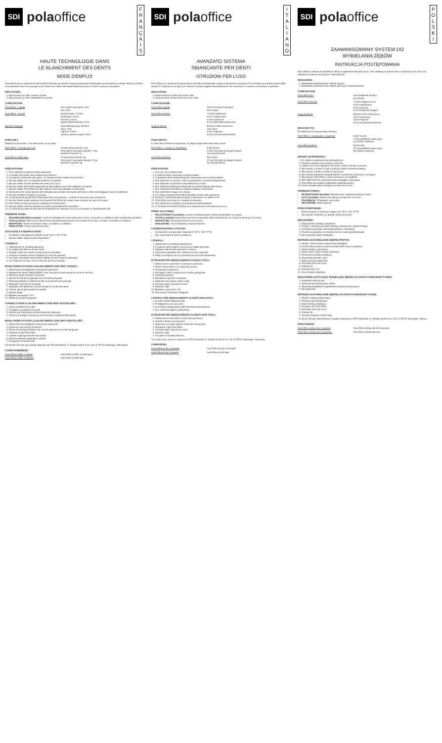SDI
polaoffice
F
R
A
N
Ç
A
I
S
HAUTE TECHNOLOGIE DANS
LE BLANCHIMENT DES DENTS
MODE D'EMPLOI
Pola Office est un système de blanchiment dentaire au cabinet à base de peroxyde d'hydrogène qui nécessite un temps réduit au fauteuil. Il se présente sous forme de gel au pH neutre et contient des désensibilisants pour le confort maximum du patient.
INDICATIONS :
1. Blanchiment sur dent vivante colorée.
2. Blanchiment sur dent dévitalisée et colorée.
COMPOSITION:
| Pola Office - Liquide | Peroxyde d'Hydrogène: 35% Eau: 65% |
| Pola Office - Poudre | Epaississants: 73.26% Catalyseur: 26.2% Colorant: 0.04% Agents désensibilisant: 0.5% |
| Barrière Gingivale | Ester Méthacrylique: 83.95% Silice: 16% Pigment: 0.04% Hydroxy toluène butylé: 0.01% |
POIDS NET:
Dépend du kit acheté - Voir description sur la boîte
| Pola Office: 1 seringue et 1 pot | Poudre éclaircissante: 0.3g Peroxyde d'Hydrogène liquide: 2.25g Barrière Gingivale 1g |
| Pola Office Coffret Bulk: | Poudre éclaircissante: 3g Peroxyde d'Hydrogène liquide: 22.5g Barrière Gingivale: 3g |
PRÉCAUTIONS:
1. Pour utilisation professionnelle seulement.
2. Le patient doit porter des lunettes de protection.
3. Le praticien doit porter des gants, un masque et des lunettes de protection.
4. Ne pas utiliser sur une patiente enceinte ou allaitant.
5. Ne pas utiliser sur des enfants de moins de 14 ans.
6. Ne pas utiliser de barrière gingivale sur des patients ayant des allergies à la résine.
7. Ne pas utiliser Pola Office sur des patients ayant des allergies au peroxyde.
8. Toute personne ayant déjà fait des allergies aux produits chimiques doit faire un test anti-allergique avant le traitement.
9. Ne pas réutiliser le tappo con siringa.
10. La seringue de liquide Pola Office peut être sous pression – enlever le bouchon avec précaution.
11. Ne pas mettre le gel mélangé ou le liquide Pola Office en contact avec la peau, les yeux et la peau.
12. Pola Office ne blanchit pas les matériaux de restauration.
13. Ne pas utiliser chez les patients aux dents particulièrement sensibles.
14. La fiche de données de sécurité est disponible sur www.sdi.com.au ou contacter un représentant SDI.
PREMIERS SOINS :
PEAU/MUQUEUSES (contact) : Laver immédiatement et abondamment à l'eau. Consulter un médecin si les symptômes persistent.
YEUX (contact) : Bien ouvrir l'oeil et laver abondamment pendant 15 minutes sous l'eau courante. Consulter un médecin.
INGESTION : Rincer la bouche à l'eau. Consulter un médecin.
INHALATION : Aucun symptôme prévu.
STOCKAGE ET MANIPULATION :
Conserver à température régulée de (2°-25°C / 35°-77°F).
Ne pas utiliser après la date d'expiration.
CONSEILS :
1. Sélectionner le candidat approprié.
2. Le patient doit être en bonne santé.
3. Soigner toutes les caries et restaurations exposées.
4. Informer le patient que les résultats ne sont pas garantis.
5. Les dents sensibles peuvent être traitées au fluor avant le traitement.
6. Un traitement de deux à trois séances est recommandé.
MODE D'EMPLOI POUR LE BLANCHIMENT SUR DENT VIVANTE :
1. Déterminer et enregistrer la teinte pré-opératoire.
2. Nettoyer les dents UNIQUEMENT avec une pâte à base de pierre ponce et de l'eau.
3. Mettre en place l'écarteur de lèvres.
4. Sécher les dents et appliquer de la barrière gingivale.
5. Photopolymériser en effectuant des mouvements de balayage.
6. Mélanger la poudre et le liquide.
7. Appliquer une épaisseur couche de gel sur toutes les dents.
8. Laisser agir le gel pendant 8 minutes.
9. Aspirer le gel.
10. Répéter les étapes 7 à 9.
11. Retirer la barrière gingivale.
CONSEILS POUR LE BLANCHIMENT SUR DENT DÉVITALISÉE :
1. Isoler parfaitement la dent.
2. Protéger la muqueuse buccale.
3. Vérifier que l'obturation endodontique est adéquate.
4. Eviter le montage à l'acide qui pourrait irriter le ligament péridontal.
MODE D'EMPLOI POUR LE BLANCHIMENT SUR DENT DÉVITALISÉE :
1. Déterminer et enregistrer la teinte pré-opératoire.
2. Isoler la ou les dent(s) à blanchir.
3. Placer et photopolymériser une couche épaisse de barrière gingivale.
4. Préparer le gel Pola Office.
5. Laisser le gel agir pendant 8 minutes.
6. Après le dernière application, aspirer.
7. Enregistrer la teinte finale.
*Le teintier Vita est une marque déposée de VITA Zahnfabrik, H. Rauter GmbH & Co. KG, D-79713 Säckingen, Allemagne
CONDITIONNEMENT :
| Pola Office Coffret 1 Patient | Pola Office Coffret 10 Seringues |
| Pola Office Coffret 3 Patients | Pola Office Coffret Bulk |
SDI
polaoffice
I
T
A
L
I
A
N
O
AVANZATO SISTEMA
SBIANCANTE PER DENTI
ISTRUZIONI PER L'USO
Pola Office è un sistema di sbiancamento dentale ambulatoriale a base di perossido di idrogeno che richiede una durata minima della seduta. È costituito da un gel a pH neutro e contiene agenti desensibilizzanti che assicurano il massimo comfort per il paziente.
INDICAZIONI:
1. Sbiancamento di denti discromici vitali.
2. Sbiancamento di denti discromici non vitali.
COMPOSIZIONE:
| Pola Office Liquido | 35% Perossido di idrogeno 65% Acqua |
| Pola Office Polvere | 73.26% Addensanti 26.2% Catalizzatori 0.04% Colorante 0.5% Agenti desensibilizzanti |
| Gingival Barrier | 83.95% Estere metacrilico 16% Silice 0.04% Pigmenti 0.01% Idrossitoluene butilato |
PESO NETTO:
In base alla confezione acquistata. Si prega di fare riferimento alla scatola.
| Pola Office: 1 siringa e 1 barattolino | 0.3g Polvere 2.25g Perossido di idrogeno liquido 1g Gingival Barrier |
| Pola Office Bulk Kit: | 3g Polvere 22.5g Perossido di idrogeno liquido 3g Gingival Barrier |
PRECAUZIONI:
1. Solo per uso professionale.
2. Il paziente deve indossare occhiali protettivi.
3. L'operatore deve indossare guanti, mascherina ed occhiali protettivi.
4. Non utilizzare su donne in stato di gravidanza o durante l'allattamento.
5. Non utilizzare su bambini di età inferiore ai 14 anni.
6. Non utilizzare la Barriera Gengivale su pazienti allergici alle resine.
7. Non utilizzare Pola Office su pazienti allergici ai perossidi.
8. Non riutilizzare il tappo con siringa.
9. La siringa di liquido Pola Office potrebbe essere sotto pressione.
10. Evitare il contatto del gel miscelato o del liquido con pelle, occhi.
11. Pola Office non sbianca i materiali da restauro.
12. Non utilizzare su pazienti con elevata sensibilità dentale.
13. Le Schede di Sicurezza (SDS) sono disponibili sul sito www.sdi.com.au.
PRIMO SOCCORSO:
PELLE/TESSUTI (contatto): Lavare immediatamente e abbondantemente con acqua.
OCCHI (contatto): Aprire bene l'occhio e sciacquare abbondantemente con acqua corrente per 15 minuti.
INGESTIONE: Sciacquare la bocca con acqua.
INALAZIONE: non dovrebbero comparire sintomi.
CONSERVAZIONE E UTILIZZO:
Conservare a temperature regolate (2°-25°C / 35°-77°F).
Non usare oltre la data di scadenza.
CONSIGLI:
1. Selezionare il candidato appropriato.
2. Il paziente deve godere di una buona salute generale.
3. Sigillare tutte le carie esposte e i restauri.
4. Informare il paziente che i risultati non sono garantiti.
5. NON si consiglia l'uso di mordenzante prima del trattamento.
ISTRUZIONI PER SBIANCAMENTO DI DENTI VITALI:
1. Determinare e annotare il colore pre-operatorio.
2. Pulire i denti SOLO con pasta alla pomice.
3. Posizionare l'apribocca.
4. Asciugare i denti e applicare la barriera gengivale.
5. Fotopolimerizzare.
6. Miscelare la polvere e il liquido.
7. Applicare uno spesso strato di gel.
8. Lasciare agire il gel per 8 minuti.
9. Aspirare il gel.
10. Ripetere i punti da 9 a 11.
11. Rimuovere la Barriera Gengivale.
CONSIGLI PER SBIANCAMENTO DI DENTI NON VITALI:
1. Isolare il dente efficacemente.
2. Proteggere la mucosa orale.
3. Controllare l'adeguatezza dell'otturazione endodontica.
4. Non utilizzare agenti mordenzanti.
ISTRUZIONI PER SBIANCAMENTO DI DENTI NON VITALI:
1. Determinare e annotare il colore pre-operatorio.
2. Isolare il dente/i da sbiancare.
3. Applicare uno strato spesso di Barriera Gengivale.
4. Preparare il gel Pola Office.
5. Lasciare agire il gel per 8 minuti.
6. Aspirare il gel.
7. Annotare la tonalità ottenuta.
*La scala colori Vita è un marchio di VITA Zahnfabrik, H. Rauter GmbH & Co. KG, D-79713 Säckingen, Germania
CONFEZIONI:
| Pola Office Kit da 1 paziente | Pola Office Kit da 10 siringhe |
| Pola Office Kit da 3 pazienti | Pola Office Kit da Bulk |
SDI
polaoffice
P
O
L
S
K
I
ZAAWANSOWANY SYSTEM DO
WYBIELANIA ZĘBÓW
INSTRUKCJA POSTĘPOWANIA
Pola Office to zestaw do wybielania zębów w gabinecie dentystycznym. Jest dostępny w postaci żelu o neutralnym pH, który ma zawartość środków znoszących nadwrażliwość.
WSKAZANIA:
1. Wybielanie przebarwionych zębów żywych.
2. Wybielanie przebarwionych zębów leczonych endodontycznie.
COMPOSITION:
| Pola Office Płyn | 35% Nadtlenek Wodoru 65% Woda |
| Pola Office Proszek | 73.26% Zagęszczacze 26.2% Katalizatory 0.04% Barwnik 0.5% Środki odczulające |
| Gingival Barrier | 83.95% Ester metakrylowy 16% Krzemionka 0.04% Pigment 0.01% Butylohydroksytoluen |
WAGA NETTO:
W zależności od zakupionego zestawu.
| Pola Office: 1 strzykawka i 1 pojemnik | 0.3g Proszek 2.25g Nadtlenek wodoru płyn 1g Izolator dziąsłowy |
| Pola Office Bulk Kit: | 3g Proszek 22.5g Nadtlenek wodoru płyn 3g Izolator dziąsłowy |
ŚRODKI OSTROŻNOŚCI:
1. Do użytku w gabinecie stomatologicznym.
2. Pacjent powinien nosić okulary ochronne.
3. Lekarz musi nosić rękawice ochronne, maskę i okulary ochronne.
4. Nie używać u kobiet w ciąży i podczas okresu karmienia piersią.
5. Nie używać u dzieci poniżej 14 roku życia.
6. Nie używać preparatu Gingival Barrier u pacjentów uczulonych na żywice.
7. Nie używać Pola Office u osób uczulonych na nadtlenki.
8. NIE ZNIECZULAĆ pacjentów przed zabiegiem wybielania.
9. Pola Office nie wybiela materiałów wypełnieniowych.
10. Karta charakterystyki dostępna na www.sdi.com.au.
PIERWSZA POMOC:
SKÓRA/TKANKI (kontakt): Niezwłocznie i dokładnie przemyć wodą.
OCZY (kontakt): Płukać pod bieżącą wodą przez 15 minut.
POŁKNIĘCIE: Przepłukać usta wodą.
WDYCHANIE: Brak objawów.
PRZECHOWYWANIE:
Przechowywać w chłodnym miejscu (2°-25°C / 35°-77°F).
Nie używać materiału po upływie okresu ważności.
WSKAZÓWKI:
1. Odpowiednio dobierać pacjentów.
2. Pacjent, u którego planujesz zabieg, powinien być ogólnie zdrowy.
3. Uszczelnij wszystkie odsłonięte korzenie i odbudowy.
4. Poinformuj pacjenta, że rezultaty nie są w pełni gwarantowane.
5. Nie wytrawiać przed zabiegiem.
INSTRUKCJA WYBIELANIA ZĘBÓW ŻYWYCH:
1. Określ i zanotuj odcień zęba przed zabiegiem.
2. Oczyść zęby pastą na bazie pumeksu BEZ innych dodatków.
3. Załóż retraktor policzkowy.
4. Osusz zęby i załóż izolator dziąsłowy.
5. Polimeryzuj izolator dziąsłowy.
6. Wymieszaj proszek i płyn.
7. Nałóż grubą warstwę żelu.
8. Pozostaw żel na 8 minut.
9. Odessij żel.
10. Powtórz kroki 7-9.
11. Usuń izolator dziąsłowy.
WSKAZÓWKI DOTYCZĄCE WYBIELANIA ZĘBÓW LECZONYCH ENDODONTYCZNIE:
1. Dokładnie odizoluj ząb.
2. Osłoń błonę śluzową jamy ustnej.
3. Skontroluj prawidłowe wypełnienie kanałów korzeniowych.
4. Nie wytrawiać.
INSTRUKCJA WYBIELANIA ZĘBÓW LECZONYCH ENDODONTYCZNIE:
1. Określ i zanotuj odcień zęba.
2. Odizoluj ząb koferdamem.
3. Nałóż izolator dziąsłowy.
4. Przygotuj żel Pola Office.
5. Pozostaw żel na 8 minut.
6. Odessij żel.
7. Zanotuj uzyskany odcień zęba.
* Kolornik Vita jest zastrzeżonym znakiem towarowym VITA Zahnfabrik, H. Rauter GmbH & Co. KG, D-79713 Säckingen, Niemcy
OPAKOWANIA:
| Pola Office zestaw dla 1 pacjenta | Pola Office zestaw dla 10 strzykawki |
| Pola Office zestaw dla 3 pacjentów | Pola Office zestaw dla bulk |